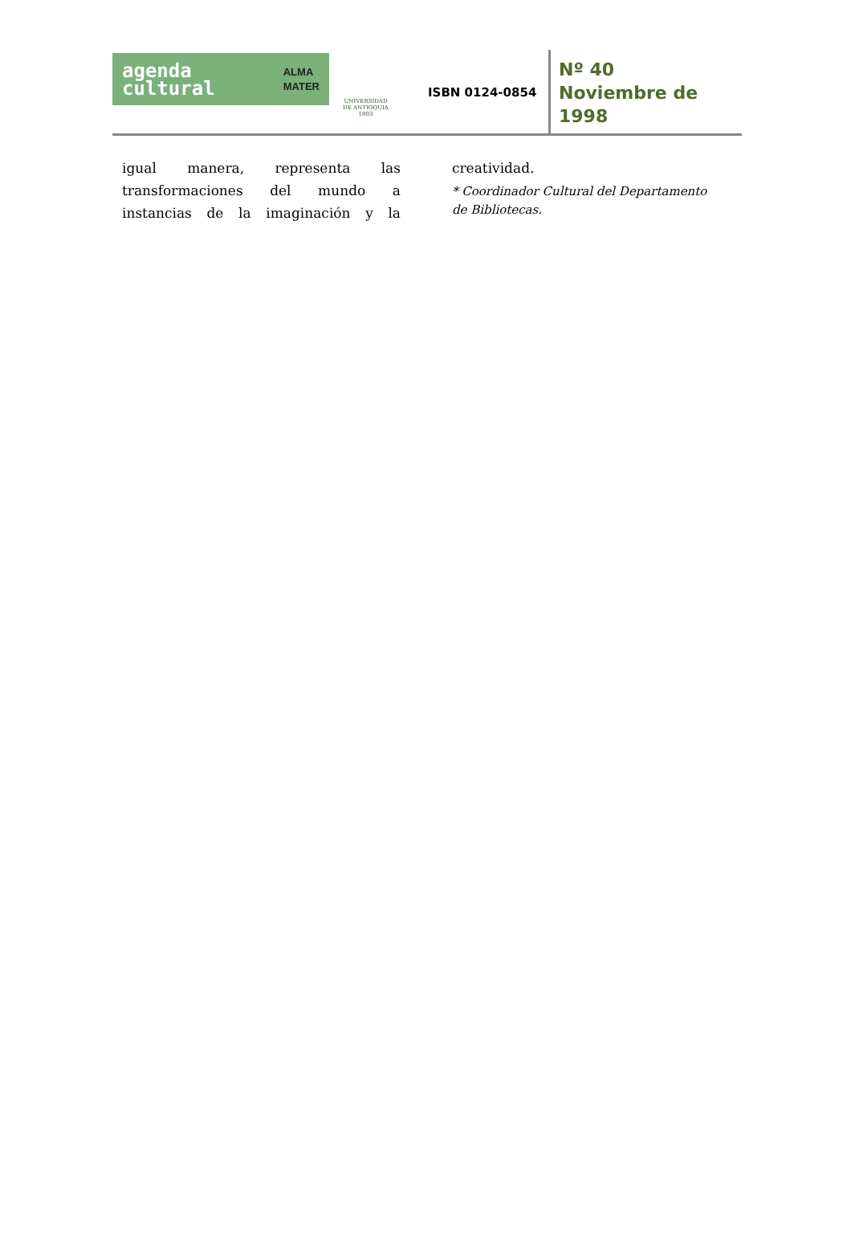agenda
cultural
ALMA
MATER
UNIVERSIDAD
DE ANTIOQUIA
1803
ISBN 0124-0854
Nº 40
Noviembre de
1998
igual manera, representa las transformaciones del mundo a instancias de la imaginación y la
creatividad.
* Coordinador Cultural del Departamento de Bibliotecas.